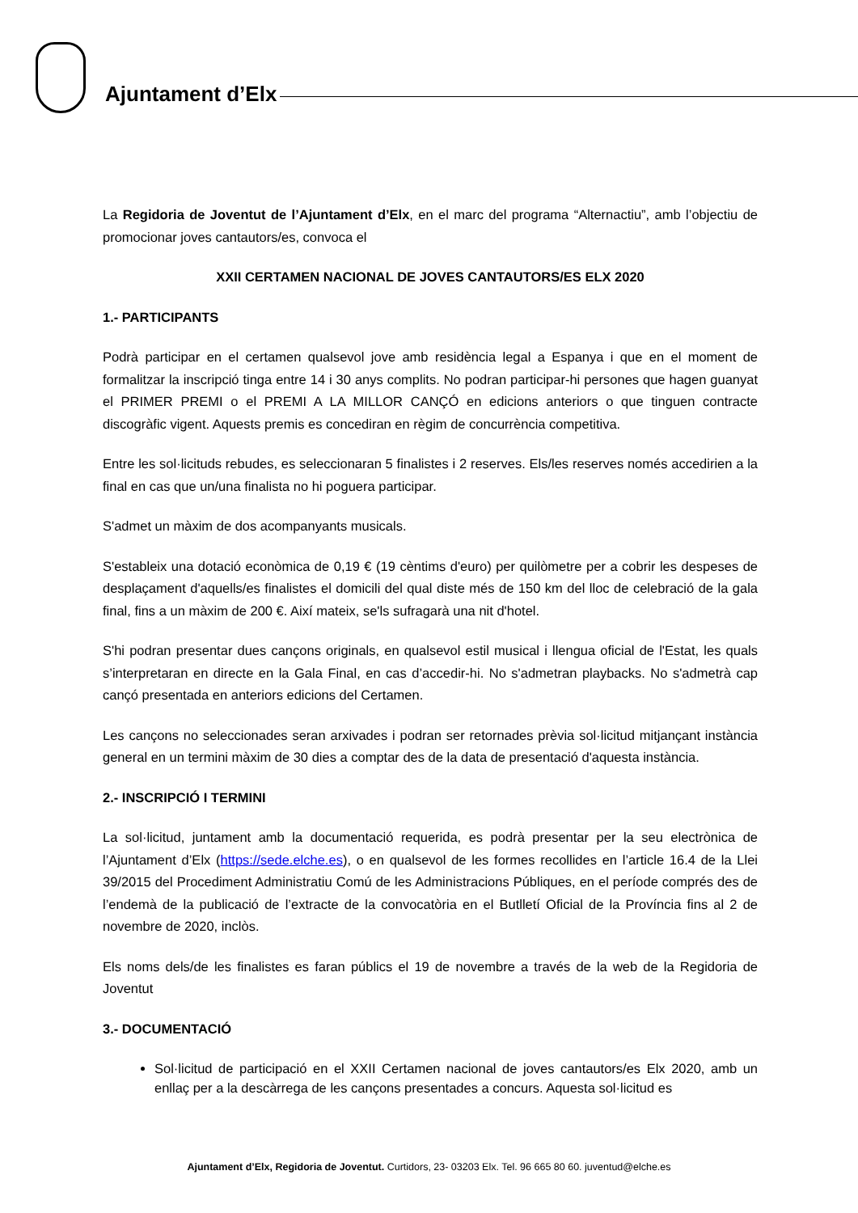Ajuntament d’Elx
La Regidoria de Joventut de l’Ajuntament d’Elx, en el marc del programa “Alternactiu”, amb l’objectiu de promocionar joves cantautors/es, convoca el
XXII CERTAMEN NACIONAL DE JOVES CANTAUTORS/ES ELX 2020
1.- PARTICIPANTS
Podrà participar en el certamen qualsevol jove amb residència legal a Espanya i que en el moment de formalitzar la inscripció tinga entre 14 i 30 anys complits. No podran participar-hi persones que hagen guanyat el PRIMER PREMI o el PREMI A LA MILLOR CANÇÓ en edicions anteriors o que tinguen contracte discogràfic vigent. Aquests premis es concediran en règim de concurrència competitiva.
Entre les sol·licituds rebudes, es seleccionaran 5 finalistes i 2 reserves. Els/les reserves només accedirien a la final en cas que un/una finalista no hi poguera participar.
S'admet un màxim de dos acompanyants musicals.
S'estableix una dotació econòmica de 0,19 € (19 cèntims d'euro) per quilòmetre per a cobrir les despeses de desplaçament d'aquells/es finalistes el domicili del qual diste més de 150 km del lloc de celebració de la gala final, fins a un màxim de 200 €. Així mateix, se'ls sufragarà una nit d'hotel.
S'hi podran presentar dues cançons originals, en qualsevol estil musical i llengua oficial de l'Estat, les quals s’interpretaran en directe en la Gala Final, en cas d’accedir-hi. No s'admetran playbacks. No s'admetrà cap cançó presentada en anteriors edicions del Certamen.
Les cançons no seleccionades seran arxivades i podran ser retornades prèvia sol·licitud mitjançant instància general en un termini màxim de 30 dies a comptar des de la data de presentació d'aquesta instància.
2.- INSCRIPCIÓ I TERMINI
La sol·licitud, juntament amb la documentació requerida, es podrà presentar per la seu electrònica de l’Ajuntament d’Elx (https://sede.elche.es), o en qualsevol de les formes recollides en l’article 16.4 de la Llei 39/2015 del Procediment Administratiu Comú de les Administracions Públiques, en el període comprés des de l’endemà de la publicació de l’extracte de la convocatòria en el Butlletí Oficial de la Província fins al 2 de novembre de 2020, inclòs.
Els noms dels/de les finalistes es faran públics el 19 de novembre a través de la web de la Regidoria de Joventut
3.- DOCUMENTACIÓ
Sol·licitud de participació en el XXII Certamen nacional de joves cantautors/es Elx 2020, amb un enllaç per a la descàrrega de les cançons presentades a concurs. Aquesta sol·licitud es
Ajuntament d’Elx, Regidoria de Joventut. Curtidors, 23- 03203 Elx. Tel. 96 665 80 60. juventud@elche.es